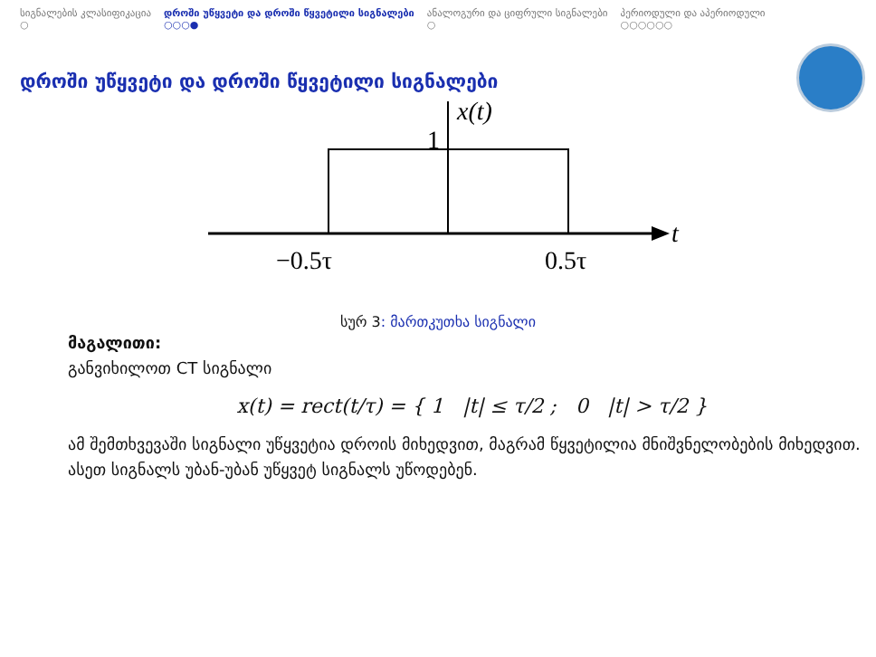სიგნალების კლასიფიკაცია
○
დროში უწყვეტი და დროში წყვეტილი სიგნალები
○○○●
ანალოგური და ციფრული სიგნალები
○
პერიოდული და აპერიოდული
○○○○○○
დროში უწყვეტი და დროში წყვეტილი სიგნალები
x(t)
1
t
−0.5τ
0.5τ
სურ 3: მართკუთხა სიგნალი
მაგალითი:
განვიხილოთ CT სიგნალი
x(t) = rect(t/τ) = { 1 |t| ≤ τ/2 ; 0 |t| > τ/2 }
ამ შემთხვევაში სიგნალი უწყვეტია დროის მიხედვით, მაგრამ წყვეტილია მნიშვნელობების მიხედვით. ასეთ სიგნალს უბან-უბან უწყვეტ სიგნალს უწოდებენ.